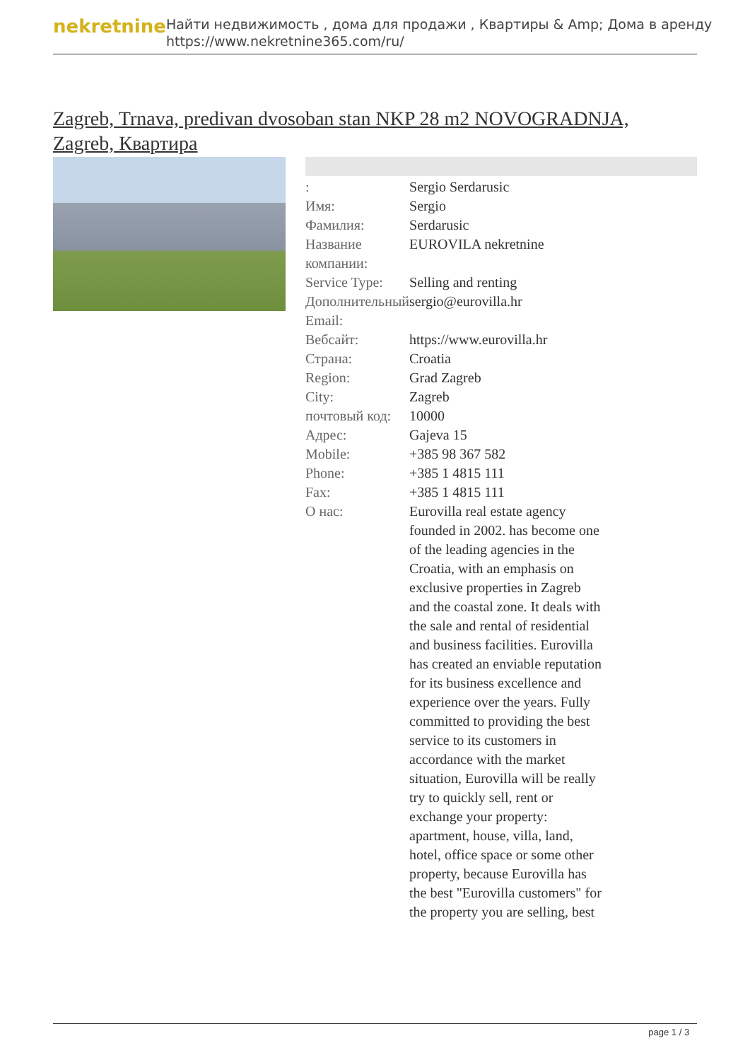nekretnine
Найти недвижимость , дома для продажи , Квартиры & Amp; Дома в аренду
https://www.nekretnine365.com/ru/
Zagreb, Trnava, predivan dvosoban stan NKP 28 m2 NOVOGRADNJA, Zagreb, Квартира
| : | Sergio Serdarusic |
| Имя: | Sergio |
| Фамилия: | Serdarusic |
| Название компании: | EUROVILA nekretnine |
| Service Type: | Selling and renting |
| Дополнительный Email: | sergio@eurovilla.hr |
| Вебсайт: | https://www.eurovilla.hr |
| Страна: | Croatia |
| Region: | Grad Zagreb |
| City: | Zagreb |
| почтовый код: | 10000 |
| Адрес: | Gajeva 15 |
| Mobile: | +385 98 367 582 |
| Phone: | +385 1 4815 111 |
| Fax: | +385 1 4815 111 |
| О нас: | Eurovilla real estate agency founded in 2002. has become one of the leading agencies in the Croatia, with an emphasis on exclusive properties in Zagreb and the coastal zone. It deals with the sale and rental of residential and business facilities. Eurovilla has created an enviable reputation for its business excellence and experience over the years. Fully committed to providing the best service to its customers in accordance with the market situation, Eurovilla will be really try to quickly sell, rent or exchange your property: apartment, house, villa, land, hotel, office space or some other property, because Eurovilla has the best "Eurovilla customers" for the property you are selling, best |
page 1 / 3